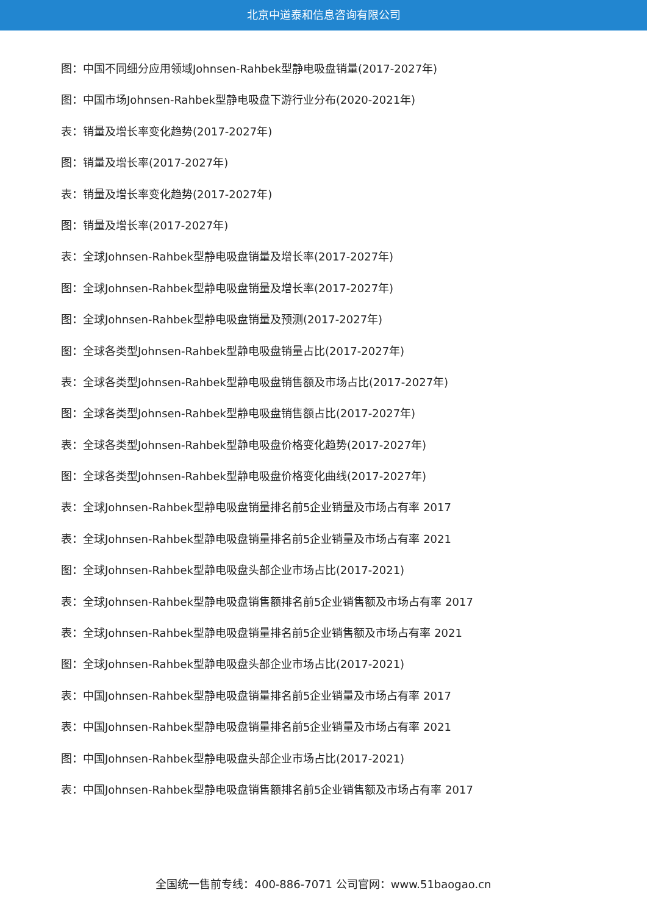北京中道泰和信息咨询有限公司
图：中国不同细分应用领域Johnsen-Rahbek型静电吸盘销量(2017-2027年)
图：中国市场Johnsen-Rahbek型静电吸盘下游行业分布(2020-2021年)
表：销量及增长率变化趋势(2017-2027年)
图：销量及增长率(2017-2027年)
表：销量及增长率变化趋势(2017-2027年)
图：销量及增长率(2017-2027年)
表：全球Johnsen-Rahbek型静电吸盘销量及增长率(2017-2027年)
图：全球Johnsen-Rahbek型静电吸盘销量及增长率(2017-2027年)
图：全球Johnsen-Rahbek型静电吸盘销量及预测(2017-2027年)
图：全球各类型Johnsen-Rahbek型静电吸盘销量占比(2017-2027年)
表：全球各类型Johnsen-Rahbek型静电吸盘销售额及市场占比(2017-2027年)
图：全球各类型Johnsen-Rahbek型静电吸盘销售额占比(2017-2027年)
表：全球各类型Johnsen-Rahbek型静电吸盘价格变化趋势(2017-2027年)
图：全球各类型Johnsen-Rahbek型静电吸盘价格变化曲线(2017-2027年)
表：全球Johnsen-Rahbek型静电吸盘销量排名前5企业销量及市场占有率 2017
表：全球Johnsen-Rahbek型静电吸盘销量排名前5企业销量及市场占有率 2021
图：全球Johnsen-Rahbek型静电吸盘头部企业市场占比(2017-2021)
表：全球Johnsen-Rahbek型静电吸盘销售额排名前5企业销售额及市场占有率 2017
表：全球Johnsen-Rahbek型静电吸盘销量排名前5企业销售额及市场占有率 2021
图：全球Johnsen-Rahbek型静电吸盘头部企业市场占比(2017-2021)
表：中国Johnsen-Rahbek型静电吸盘销量排名前5企业销量及市场占有率 2017
表：中国Johnsen-Rahbek型静电吸盘销量排名前5企业销量及市场占有率 2021
图：中国Johnsen-Rahbek型静电吸盘头部企业市场占比(2017-2021)
表：中国Johnsen-Rahbek型静电吸盘销售额排名前5企业销售额及市场占有率 2017
全国统一售前专线：400-886-7071 公司官网：www.51baogao.cn